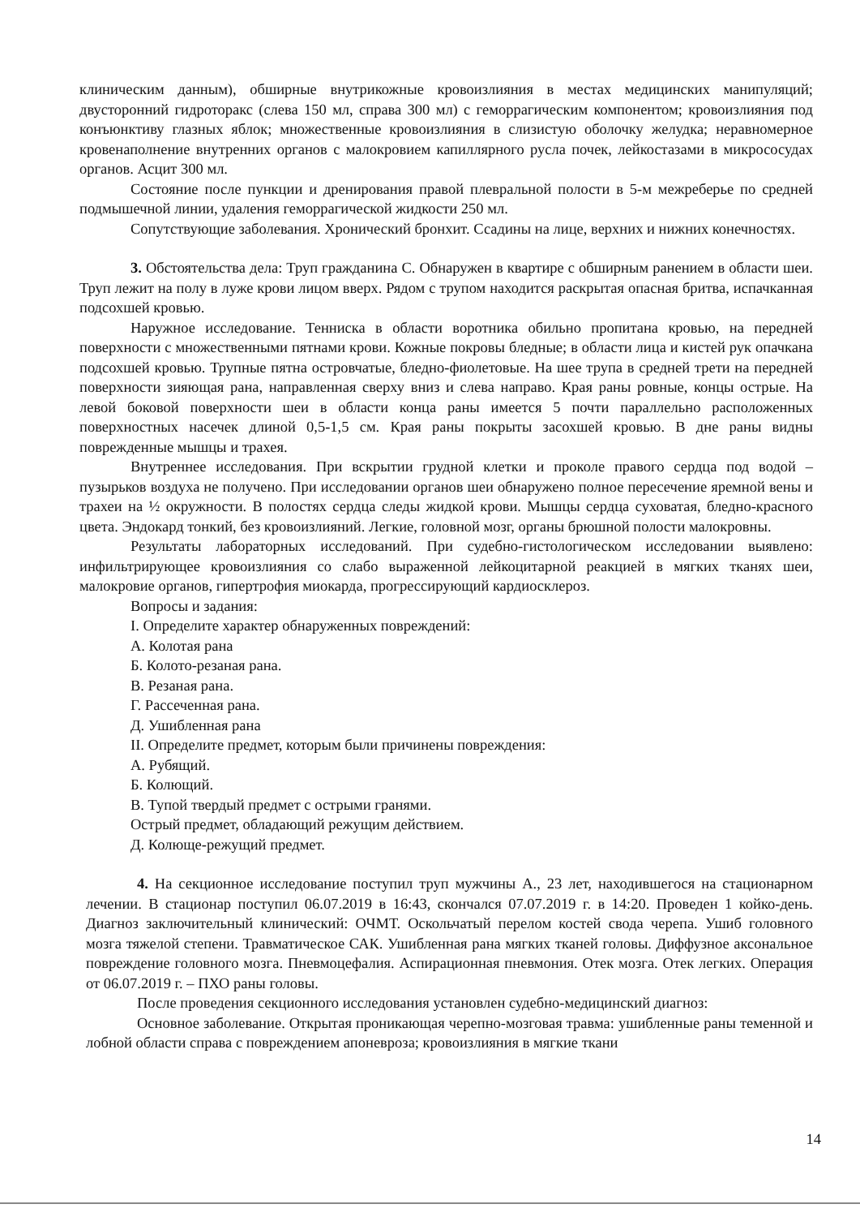клиническим данным), обширные внутрикожные кровоизлияния в местах медицинских манипуляций; двусторонний гидроторакс (слева 150 мл, справа 300 мл) с геморрагическим компонентом; кровоизлияния под конъюнктиву глазных яблок; множественные кровоизлияния в слизистую оболочку желудка; неравномерное кровенаполнение внутренних органов с малокровием капиллярного русла почек, лейкостазами в микрососудах органов. Асцит 300 мл.
Состояние после пункции и дренирования правой плевральной полости в 5-м межреберье по средней подмышечной линии, удаления геморрагической жидкости 250 мл.
Сопутствующие заболевания. Хронический бронхит. Ссадины на лице, верхних и нижних конечностях.
3. Обстоятельства дела: Труп гражданина С. Обнаружен в квартире с обширным ранением в области шеи. Труп лежит на полу в луже крови лицом вверх. Рядом с трупом находится раскрытая опасная бритва, испачканная подсохшей кровью.
Наружное исследование. Тенниска в области воротника обильно пропитана кровью, на передней поверхности с множественными пятнами крови. Кожные покровы бледные; в области лица и кистей рук опачкана подсохшей кровью. Трупные пятна островчатые, бледно-фиолетовые. На шее трупа в средней трети на передней поверхности зияющая рана, направленная сверху вниз и слева направо. Края раны ровные, концы острые. На левой боковой поверхности шеи в области конца раны имеется 5 почти параллельно расположенных поверхностных насечек длиной 0,5-1,5 см. Края раны покрыты засохшей кровью. В дне раны видны поврежденные мышцы и трахея.
Внутреннее исследования. При вскрытии грудной клетки и проколе правого сердца под водой – пузырьков воздуха не получено. При исследовании органов шеи обнаружено полное пересечение яремной вены и трахеи на ½ окружности. В полостях сердца следы жидкой крови. Мышцы сердца суховатая, бледно-красного цвета. Эндокард тонкий, без кровоизлияний. Легкие, головной мозг, органы брюшной полости малокровны.
Результаты лабораторных исследований. При судебно-гистологическом исследовании выявлено: инфильтрирующее кровоизлияния со слабо выраженной лейкоцитарной реакцией в мягких тканях шеи, малокровие органов, гипертрофия миокарда, прогрессирующий кардиосклероз.
Вопросы и задания:
I. Определите характер обнаруженных повреждений:
А. Колотая рана
Б. Колото-резаная рана.
В. Резаная рана.
Г. Рассеченная рана.
Д. Ушибленная рана
II. Определите предмет, которым были причинены повреждения:
А. Рубящий.
Б. Колющий.
В. Тупой твердый предмет с острыми гранями.
Острый предмет, обладающий режущим действием.
Д. Колюще-режущий предмет.
4. На секционное исследование поступил труп мужчины А., 23 лет, находившегося на стационарном лечении. В стационар поступил 06.07.2019 в 16:43, скончался 07.07.2019 г. в 14:20. Проведен 1 койко-день. Диагноз заключительный клинический: ОЧМТ. Оскольчатый перелом костей свода черепа. Ушиб головного мозга тяжелой степени. Травматическое САК. Ушибленная рана мягких тканей головы. Диффузное аксональное повреждение головного мозга. Пневмоцефалия. Аспирационная пневмония. Отек мозга. Отек легких. Операция от 06.07.2019 г. – ПХО раны головы.
После проведения секционного исследования установлен судебно-медицинский диагноз:
Основное заболевание. Открытая проникающая черепно-мозговая травма: ушибленные раны теменной и лобной области справа с повреждением апоневроза; кровоизлияния в мягкие ткани
14